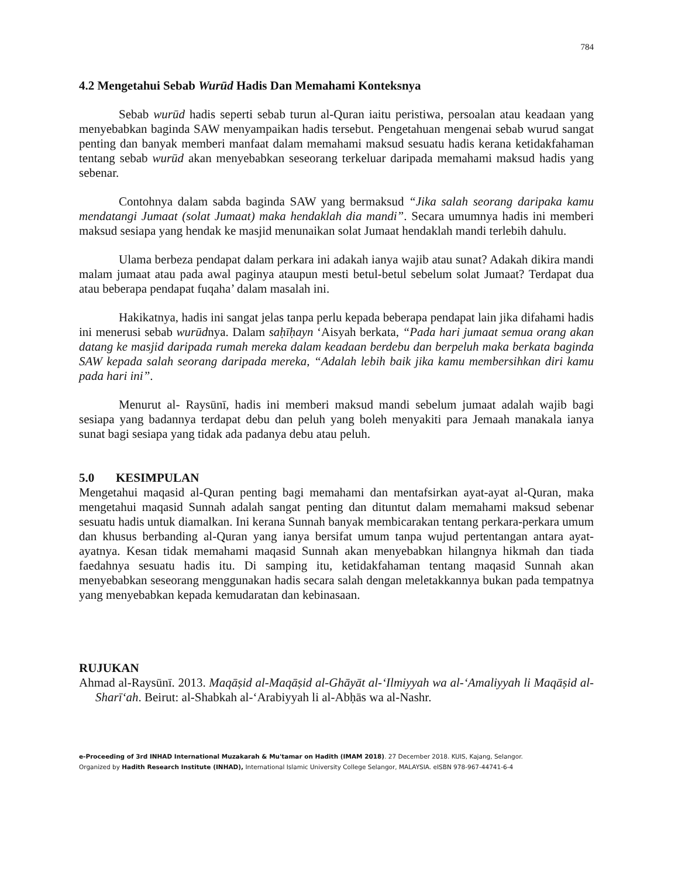784
4.2 Mengetahui Sebab Wurūd Hadis Dan Memahami Konteksnya
Sebab wurūd hadis seperti sebab turun al-Quran iaitu peristiwa, persoalan atau keadaan yang menyebabkan baginda SAW menyampaikan hadis tersebut. Pengetahuan mengenai sebab wurud sangat penting dan banyak memberi manfaat dalam memahami maksud sesuatu hadis kerana ketidakfahaman tentang sebab wurūd akan menyebabkan seseorang terkeluar daripada memahami maksud hadis yang sebenar.
Contohnya dalam sabda baginda SAW yang bermaksud “Jika salah seorang daripaka kamu mendatangi Jumaat (solat Jumaat) maka hendaklah dia mandi”. Secara umumnya hadis ini memberi maksud sesiapa yang hendak ke masjid menunaikan solat Jumaat hendaklah mandi terlebih dahulu.
Ulama berbeza pendapat dalam perkara ini adakah ianya wajib atau sunat? Adakah dikira mandi malam jumaat atau pada awal paginya ataupun mesti betul-betul sebelum solat Jumaat? Terdapat dua atau beberapa pendapat fuqaha’ dalam masalah ini.
Hakikatnya, hadis ini sangat jelas tanpa perlu kepada beberapa pendapat lain jika difahami hadis ini menerusi sebab wurūdnya. Dalam saḥīḥayn ‘Aisyah berkata, “Pada hari jumaat semua orang akan datang ke masjid daripada rumah mereka dalam keadaan berdebu dan berpeluh maka berkata baginda SAW kepada salah seorang daripada mereka, “Adalah lebih baik jika kamu membersihkan diri kamu pada hari ini”.
Menurut al- Raysūnī, hadis ini memberi maksud mandi sebelum jumaat adalah wajib bagi sesiapa yang badannya terdapat debu dan peluh yang boleh menyakiti para Jemaah manakala ianya sunat bagi sesiapa yang tidak ada padanya debu atau peluh.
5.0 KESIMPULAN
Mengetahui maqasid al-Quran penting bagi memahami dan mentafsirkan ayat-ayat al-Quran, maka mengetahui maqasid Sunnah adalah sangat penting dan dituntut dalam memahami maksud sebenar sesuatu hadis untuk diamalkan. Ini kerana Sunnah banyak membicarakan tentang perkara-perkara umum dan khusus berbanding al-Quran yang ianya bersifat umum tanpa wujud pertentangan antara ayat-ayatnya. Kesan tidak memahami maqasid Sunnah akan menyebabkan hilangnya hikmah dan tiada faedahnya sesuatu hadis itu. Di samping itu, ketidakfahaman tentang maqasid Sunnah akan menyebabkan seseorang menggunakan hadis secara salah dengan meletakkannya bukan pada tempatnya yang menyebabkan kepada kemudaratan dan kebinasaan.
RUJUKAN
Ahmad al-Raysūnī. 2013. Maqāṣid al-Maqāṣid al-Ghāyāt al-‘Ilmiyyah wa al-‘Amaliyyah li Maqāṣid al-Sharī‘ah. Beirut: al-Shabkah al-‘Arabiyyah li al-Abḥās wa al-Nashr.
e-Proceeding of 3rd INHAD International Muzakarah & Mu'tamar on Hadith (IMAM 2018). 27 December 2018. KUIS, Kajang, Selangor.
Organized by Hadith Research Institute (INHAD), International Islamic University College Selangor, MALAYSIA. eISBN 978-967-44741-6-4